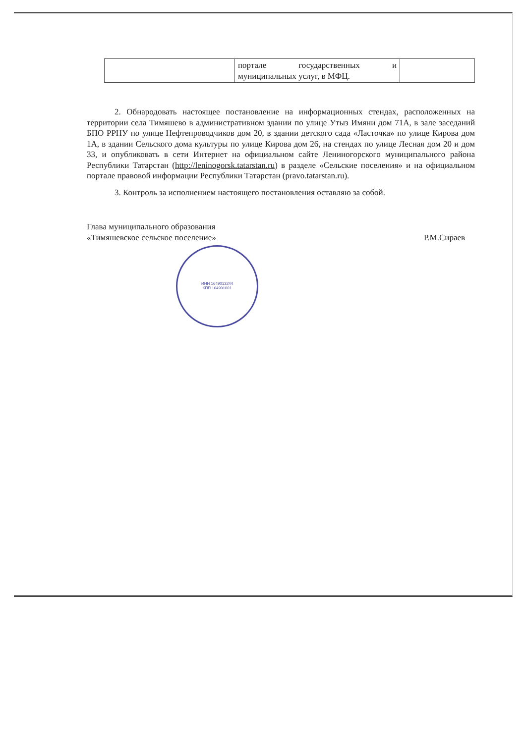| | портале государственных и муниципальных услуг, в МФЦ. | |
2. Обнародовать настоящее постановление на информационных стендах, расположенных на территории села Тимяшево в административном здании по улице Утыз Имяни дом 71А, в зале заседаний БПО РРНУ по улице Нефтепроводчиков дом 20, в здании детского сада «Ласточка» по улице Кирова дом 1А, в здании Сельского дома культуры по улице Кирова дом 26, на стендах по улице Лесная дом 20 и дом 33, и опубликовать в сети Интернет на официальном сайте Лениногорского муниципального района Республики Татарстан (http://leninogorsk.tatarstan.ru) в разделе «Сельские поселения» и на официальном портале правовой информации Республики Татарстан (pravo.tatarstan.ru).
3. Контроль за исполнением настоящего постановления оставляю за собой.
Глава муниципального образования
«Тимяшевское сельское поселение»
Р.М.Сираев
ИНН 1649013244
КПП 164901001